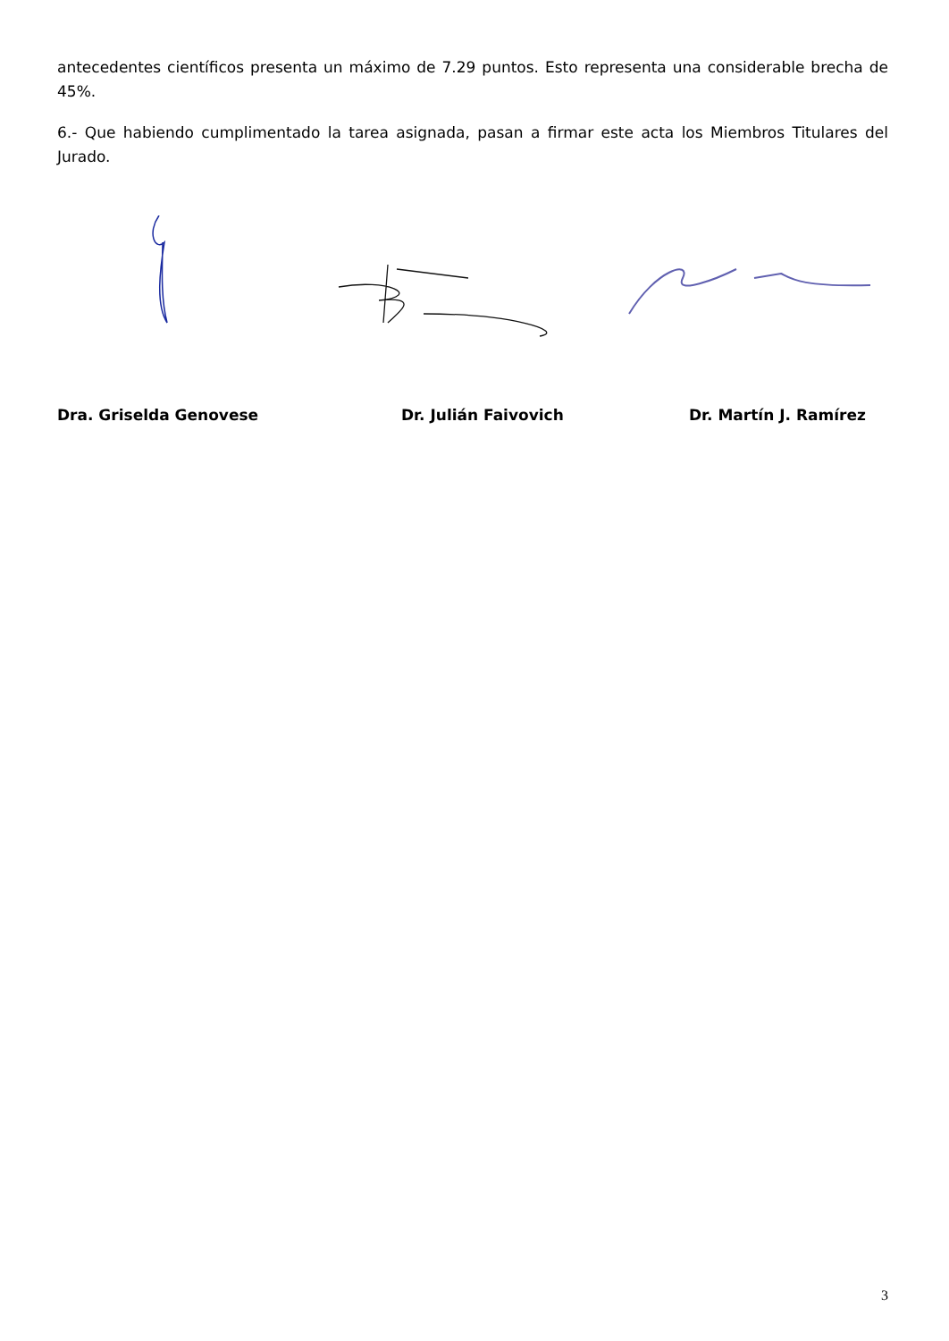antecedentes científicos presenta un máximo de 7.29 puntos. Esto representa una considerable brecha de 45%.
6.- Que habiendo cumplimentado la tarea asignada, pasan a firmar este acta los Miembros Titulares del Jurado.
Dra. Griselda Genovese Dr. Julián Faivovich Dr. Martín J. Ramírez
3